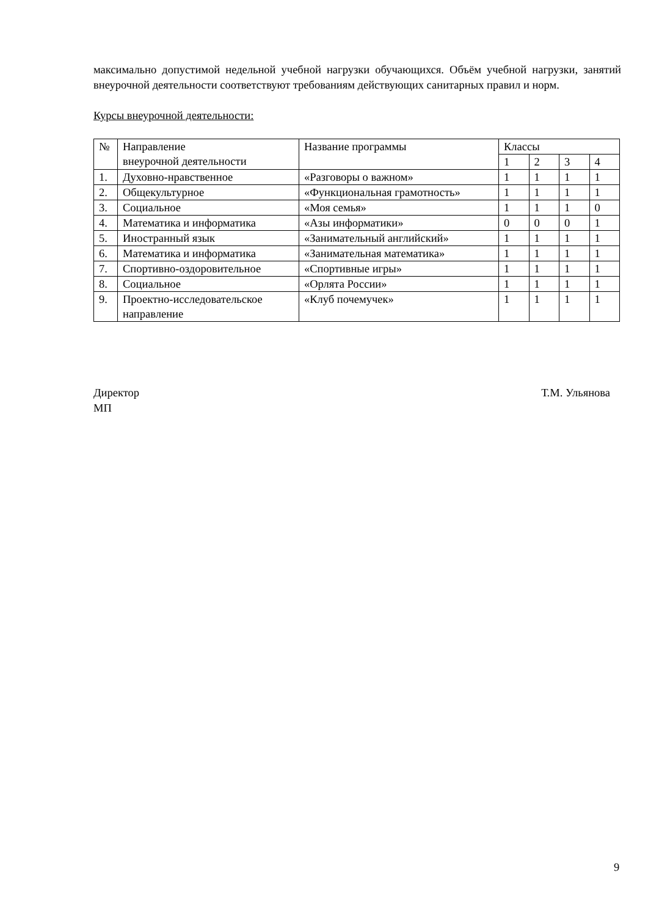максимально допустимой недельной учебной нагрузки обучающихся. Объём учебной нагрузки, занятий внеурочной деятельности соответствуют требованиям действующих санитарных правил и норм.
Курсы внеурочной деятельности:
| № | Направление внеурочной деятельности | Название программы | Классы | | | |
| | | | 1 | 2 | 3 | 4 |
| 1. | Духовно-нравственное | «Разговоры о важном» | 1 | 1 | 1 | 1 |
| 2. | Общекультурное | «Функциональная грамотность» | 1 | 1 | 1 | 1 |
| 3. | Социальное | «Моя семья» | 1 | 1 | 1 | 0 |
| 4. | Математика и информатика | «Азы информатики» | 0 | 0 | 0 | 1 |
| 5. | Иностранный язык | «Занимательный английский» | 1 | 1 | 1 | 1 |
| 6. | Математика и информатика | «Занимательная математика» | 1 | 1 | 1 | 1 |
| 7. | Спортивно-оздоровительное | «Спортивные игры» | 1 | 1 | 1 | 1 |
| 8. | Социальное | «Орлята России» | 1 | 1 | 1 | 1 |
| 9. | Проектно-исследовательское направление | «Клуб почемучек» | 1 | 1 | 1 | 1 |
Директор
МП
Т.М. Ульянова
9